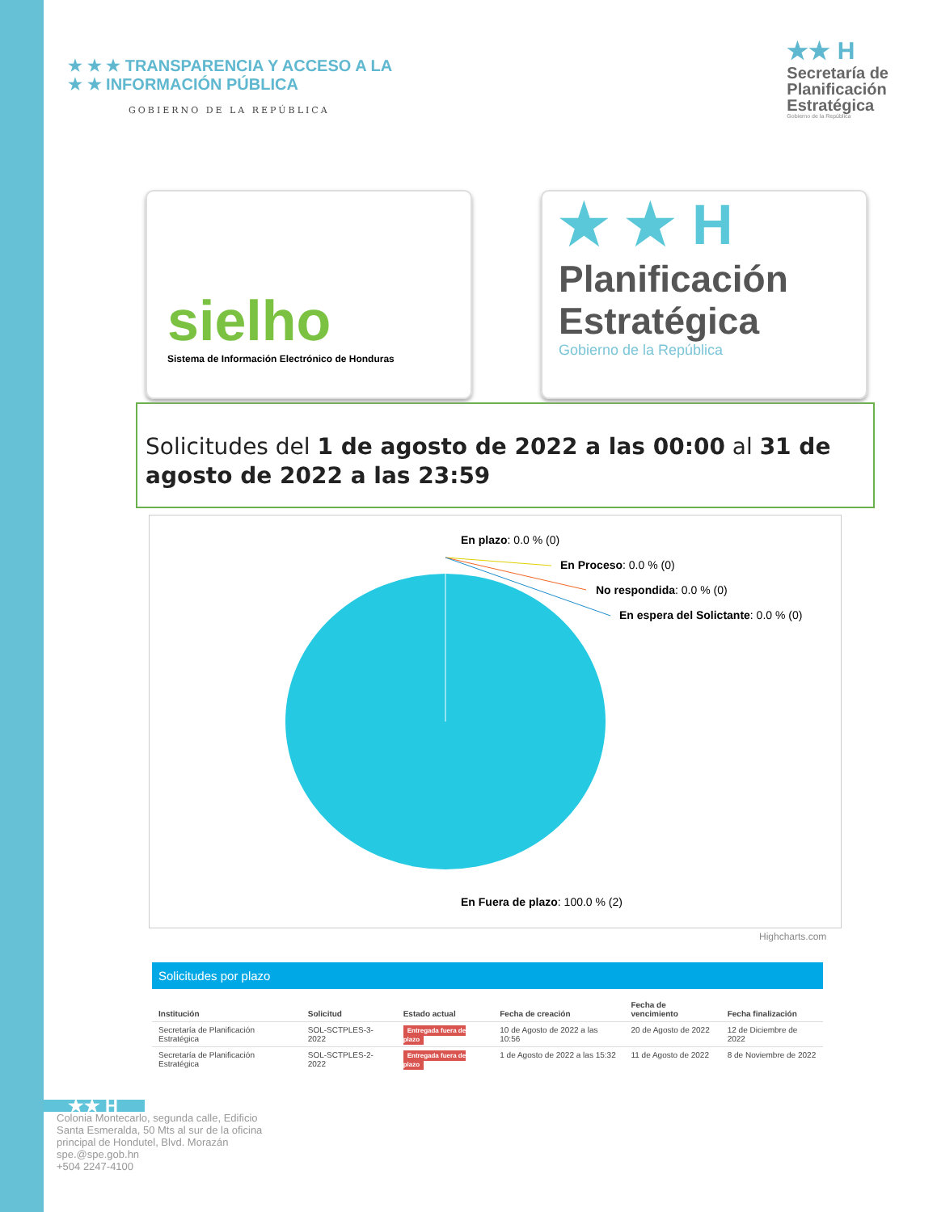★ ★ ★ TRANSPARENCIA Y ACCESO A LA
★ ★ INFORMACIÓN PÚBLICA
GOBIERNO DE LA REPÚBLICA
★★ H
Secretaría de
Planificación
Estratégica
Gobierno de la República
sielho
Sistema de Información Electrónico de Honduras
★ ★ H
Planificación
Estratégica
Gobierno de la República
Solicitudes del 1 de agosto de 2022 a las 00:00 al 31 de agosto de 2022 a las 23:59
En plazo: 0.0 % (0)
En Proceso: 0.0 % (0)
No respondida: 0.0 % (0)
En espera del Solictante: 0.0 % (0)
En Fuera de plazo: 100.0 % (2)
Highcharts.com
Solicitudes por plazo
| Institución | Solicitud | Estado actual | Fecha de creación | Fecha de vencimiento | Fecha finalización |
| --- | --- | --- | --- | --- | --- |
| Secretaría de Planificación Estratégica | SOL-SCTPLES-3-2022 | Entregada fuera de plazo | 10 de Agosto de 2022 a las 10:56 | 20 de Agosto de 2022 | 12 de Diciembre de 2022 |
| Secretaría de Planificación Estratégica | SOL-SCTPLES-2-2022 | Entregada fuera de plazo | 1 de Agosto de 2022 a las 15:32 | 11 de Agosto de 2022 | 8 de Noviembre de 2022 |
★★ H
Colonia Montecarlo, segunda calle, Edificio
Santa Esmeralda, 50 Mts al sur de la oficina
principal de Hondutel, Blvd. Morazán
spe.@spe.gob.hn
+504 2247-4100